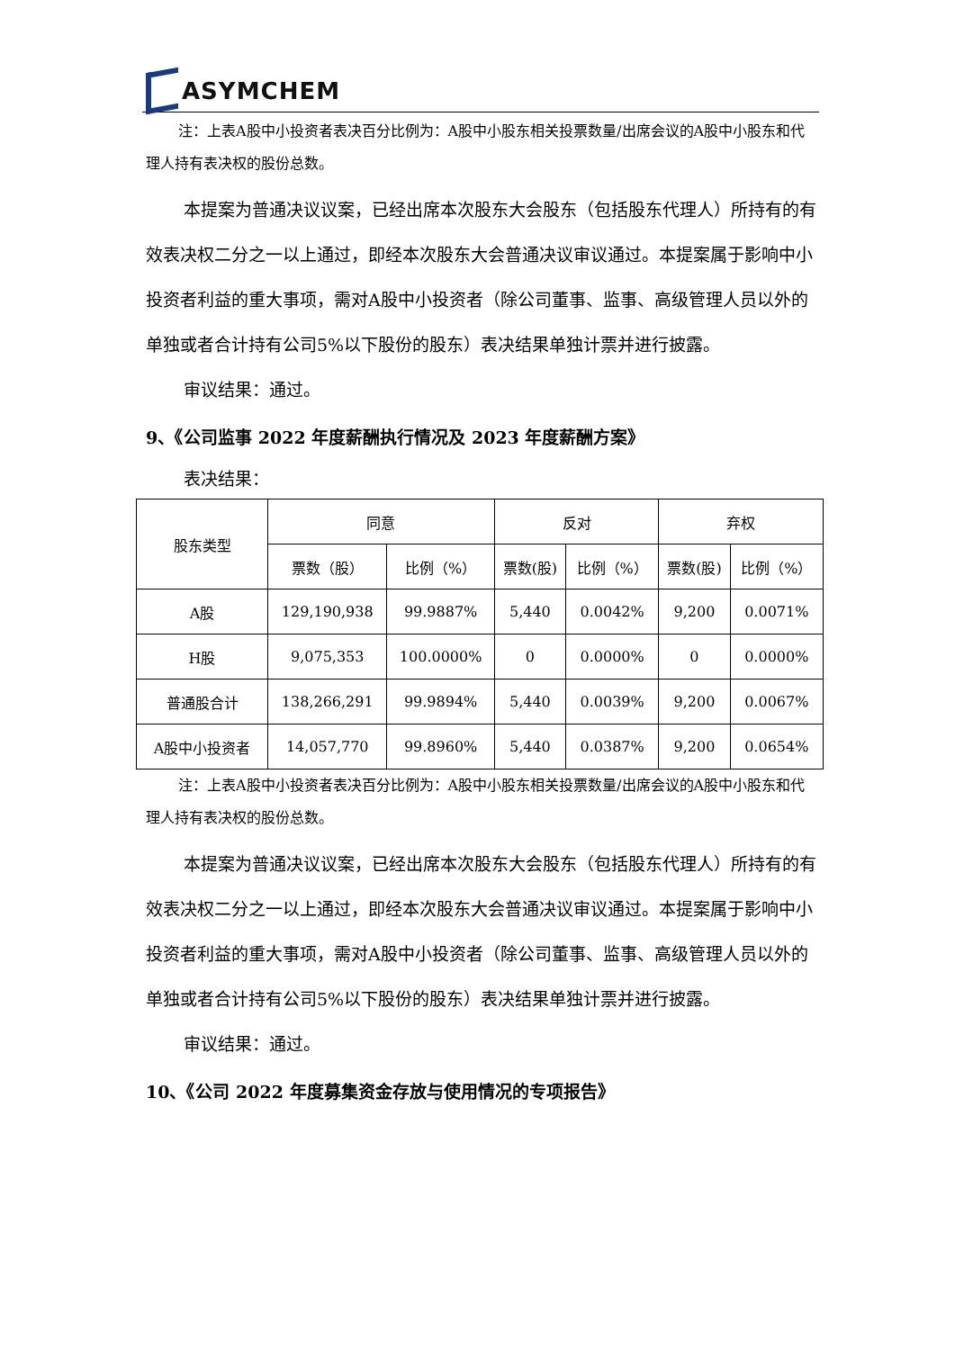ASYMCHEM
注：上表A股中小投资者表决百分比例为：A股中小股东相关投票数量/出席会议的A股中小股东和代理人持有表决权的股份总数。
本提案为普通决议议案，已经出席本次股东大会股东（包括股东代理人）所持有的有效表决权二分之一以上通过，即经本次股东大会普通决议审议通过。本提案属于影响中小投资者利益的重大事项，需对A股中小投资者（除公司董事、监事、高级管理人员以外的单独或者合计持有公司5%以下股份的股东）表决结果单独计票并进行披露。
审议结果：通过。
9、《公司监事 2022 年度薪酬执行情况及 2023 年度薪酬方案》
表决结果：
| 股东类型 | 同意 | | 反对 | | 弃权 | |
| --- | --- | --- | --- | --- | --- | --- |
| | 票数（股） | 比例（%） | 票数(股) | 比例（%） | 票数(股) | 比例（%） |
| A股 | 129,190,938 | 99.9887% | 5,440 | 0.0042% | 9,200 | 0.0071% |
| H股 | 9,075,353 | 100.0000% | 0 | 0.0000% | 0 | 0.0000% |
| 普通股合计 | 138,266,291 | 99.9894% | 5,440 | 0.0039% | 9,200 | 0.0067% |
| A股中小投资者 | 14,057,770 | 99.8960% | 5,440 | 0.0387% | 9,200 | 0.0654% |
注：上表A股中小投资者表决百分比例为：A股中小股东相关投票数量/出席会议的A股中小股东和代理人持有表决权的股份总数。
本提案为普通决议议案，已经出席本次股东大会股东（包括股东代理人）所持有的有效表决权二分之一以上通过，即经本次股东大会普通决议审议通过。本提案属于影响中小投资者利益的重大事项，需对A股中小投资者（除公司董事、监事、高级管理人员以外的单独或者合计持有公司5%以下股份的股东）表决结果单独计票并进行披露。
审议结果：通过。
10、《公司 2022 年度募集资金存放与使用情况的专项报告》